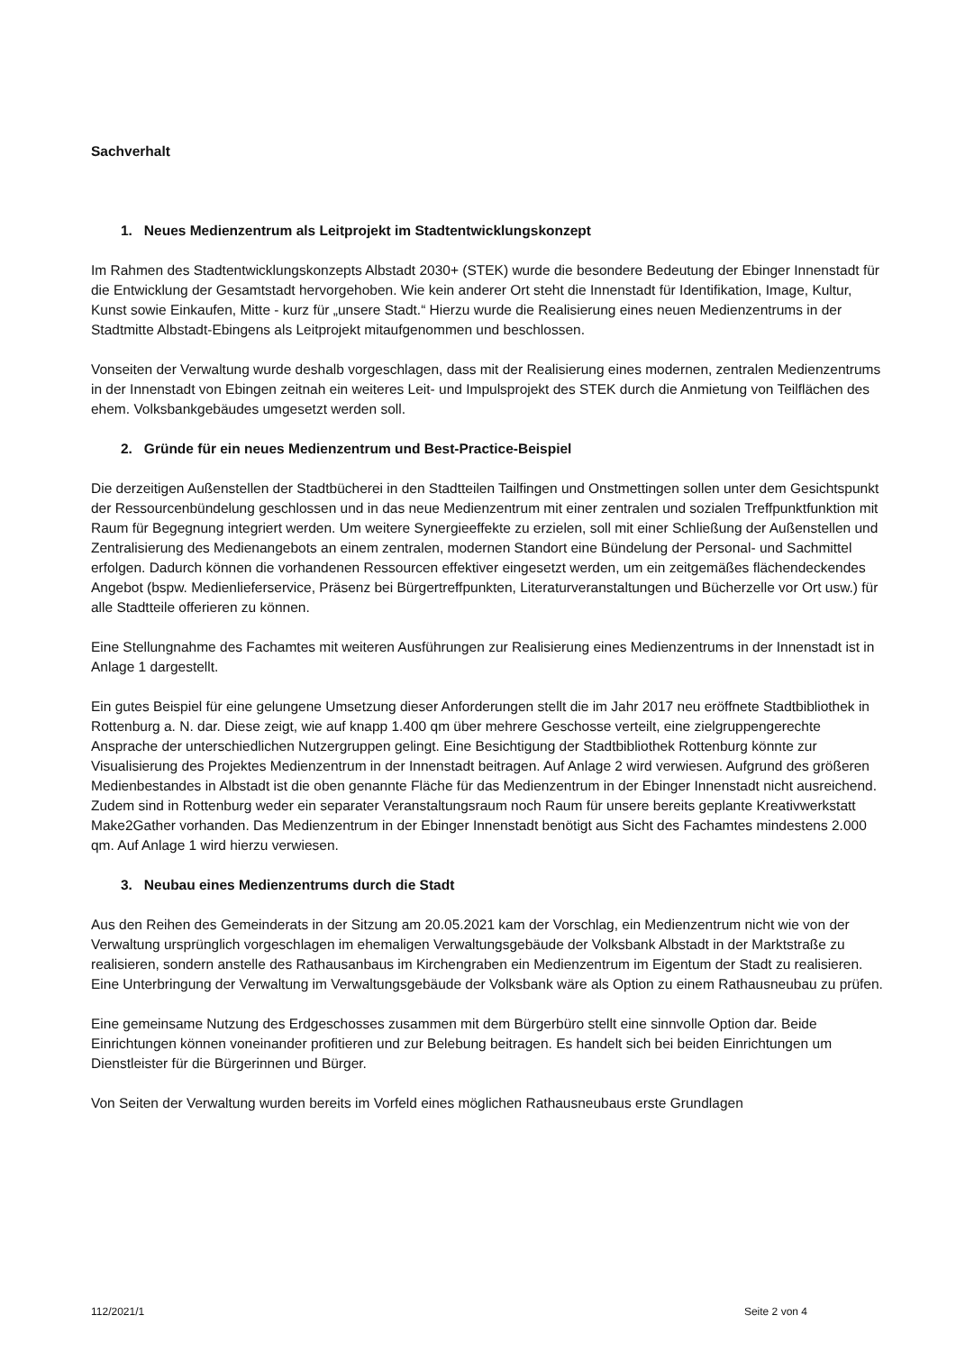Sachverhalt
1. Neues Medienzentrum als Leitprojekt im Stadtentwicklungskonzept
Im Rahmen des Stadtentwicklungskonzepts Albstadt 2030+ (STEK) wurde die besondere Bedeutung der Ebinger Innenstadt für die Entwicklung der Gesamtstadt hervorgehoben. Wie kein anderer Ort steht die Innenstadt für Identifikation, Image, Kultur, Kunst sowie Einkaufen, Mitte - kurz für „unsere Stadt.“ Hierzu wurde die Realisierung eines neuen Medienzentrums in der Stadtmitte Albstadt-Ebingens als Leitprojekt mitaufgenommen und beschlossen.
Vonseiten der Verwaltung wurde deshalb vorgeschlagen, dass mit der Realisierung eines modernen, zentralen Medienzentrums in der Innenstadt von Ebingen zeitnah ein weiteres Leit- und Impulsprojekt des STEK durch die Anmietung von Teilflächen des ehem. Volksbankgebäudes umgesetzt werden soll.
2. Gründe für ein neues Medienzentrum und Best-Practice-Beispiel
Die derzeitigen Außenstellen der Stadtbücherei in den Stadtteilen Tailfingen und Onstmettingen sollen unter dem Gesichtspunkt der Ressourcenbündelung geschlossen und in das neue Medienzentrum mit einer zentralen und sozialen Treffpunktfunktion mit Raum für Begegnung integriert werden. Um weitere Synergieeffekte zu erzielen, soll mit einer Schließung der Außenstellen und Zentralisierung des Medienangebots an einem zentralen, modernen Standort eine Bündelung der Personal- und Sachmittel erfolgen. Dadurch können die vorhandenen Ressourcen effektiver eingesetzt werden, um ein zeitgemäßes flächendeckendes Angebot (bspw. Medienlieferservice, Präsenz bei Bürgertreffpunkten, Literaturveranstaltungen und Bücherzelle vor Ort usw.) für alle Stadtteile offerieren zu können.
Eine Stellungnahme des Fachamtes mit weiteren Ausführungen zur Realisierung eines Medienzentrums in der Innenstadt ist in Anlage 1 dargestellt.
Ein gutes Beispiel für eine gelungene Umsetzung dieser Anforderungen stellt die im Jahr 2017 neu eröffnete Stadtbibliothek in Rottenburg a. N. dar. Diese zeigt, wie auf knapp 1.400 qm über mehrere Geschosse verteilt, eine zielgruppengerechte Ansprache der unterschiedlichen Nutzergruppen gelingt. Eine Besichtigung der Stadtbibliothek Rottenburg könnte zur Visualisierung des Projektes Medienzentrum in der Innenstadt beitragen. Auf Anlage 2 wird verwiesen. Aufgrund des größeren Medienbestandes in Albstadt ist die oben genannte Fläche für das Medienzentrum in der Ebinger Innenstadt nicht ausreichend. Zudem sind in Rottenburg weder ein separater Veranstaltungsraum noch Raum für unsere bereits geplante Kreativwerkstatt Make2Gather vorhanden. Das Medienzentrum in der Ebinger Innenstadt benötigt aus Sicht des Fachamtes mindestens 2.000 qm. Auf Anlage 1 wird hierzu verwiesen.
3. Neubau eines Medienzentrums durch die Stadt
Aus den Reihen des Gemeinderats in der Sitzung am 20.05.2021 kam der Vorschlag, ein Medienzentrum nicht wie von der Verwaltung ursprünglich vorgeschlagen im ehemaligen Verwaltungsgebäude der Volksbank Albstadt in der Marktstraße zu realisieren, sondern anstelle des Rathausanbaus im Kirchengraben ein Medienzentrum im Eigentum der Stadt zu realisieren. Eine Unterbringung der Verwaltung im Verwaltungsgebäude der Volksbank wäre als Option zu einem Rathausneubau zu prüfen.
Eine gemeinsame Nutzung des Erdgeschosses zusammen mit dem Bürgerbüro stellt eine sinnvolle Option dar. Beide Einrichtungen können voneinander profitieren und zur Belebung beitragen. Es handelt sich bei beiden Einrichtungen um Dienstleister für die Bürgerinnen und Bürger.
Von Seiten der Verwaltung wurden bereits im Vorfeld eines möglichen Rathausneubaus erste Grundlagen
112/2021/1 Seite 2 von 4